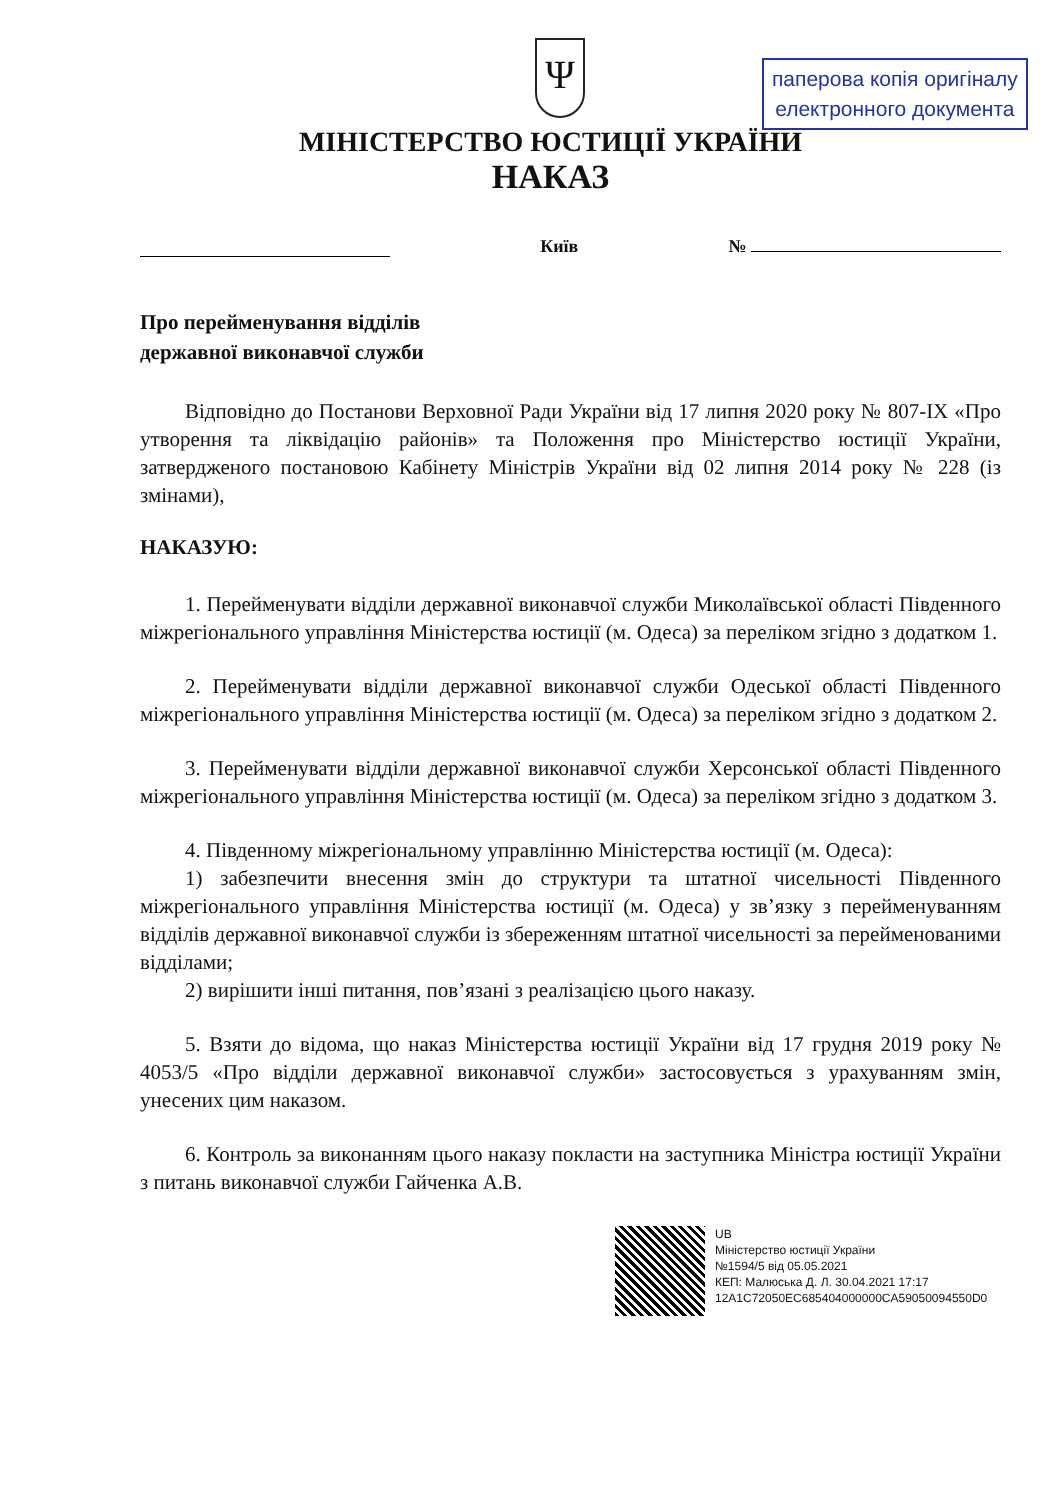паперова копія оригіналу
електронного документа
Ψ
МІНІСТЕРСТВО ЮСТИЦІЇ УКРАЇНИ
НАКАЗ
Київ №
Про перейменування відділів
державної виконавчої служби
Відповідно до Постанови Верховної Ради України від 17 липня 2020 року № 807-IX «Про утворення та ліквідацію районів» та Положення про Міністерство юстиції України, затвердженого постановою Кабінету Міністрів України від 02 липня 2014 року № 228 (із змінами),
НАКАЗУЮ:
1. Перейменувати відділи державної виконавчої служби Миколаївської області Південного міжрегіонального управління Міністерства юстиції (м. Одеса) за переліком згідно з додатком 1.
2. Перейменувати відділи державної виконавчої служби Одеської області Південного міжрегіонального управління Міністерства юстиції (м. Одеса) за переліком згідно з додатком 2.
3. Перейменувати відділи державної виконавчої служби Херсонської області Південного міжрегіонального управління Міністерства юстиції (м. Одеса) за переліком згідно з додатком 3.
4. Південному міжрегіональному управлінню Міністерства юстиції (м. Одеса):
1) забезпечити внесення змін до структури та штатної чисельності Південного міжрегіонального управління Міністерства юстиції (м. Одеса) у зв’язку з перейменуванням відділів державної виконавчої служби із збереженням штатної чисельності за перейменованими відділами;
2) вирішити інші питання, пов’язані з реалізацією цього наказу.
5. Взяти до відома, що наказ Міністерства юстиції України від 17 грудня 2019 року № 4053/5 «Про відділи державної виконавчої служби» застосовується з урахуванням змін, унесених цим наказом.
6. Контроль за виконанням цього наказу покласти на заступника Міністра юстиції України з питань виконавчої служби Гайченка А.В.
UB
Міністерство юстиції України
№1594/5 від 05.05.2021
КЕП: Малюська Д. Л. 30.04.2021 17:17
12A1C72050EC685404000000CA59050094550D0